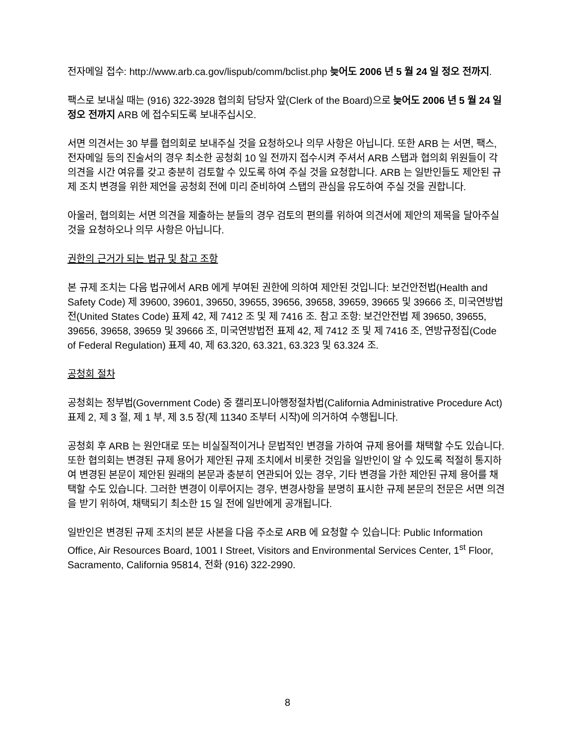전자메일 접수: http://www.arb.ca.gov/lispub/comm/bclist.php 늦어도 2006 년 5 월 24 일 정오 전까지.
팩스로 보내실 때는 (916) 322-3928 협의회 담당자 앞(Clerk of the Board)으로 늦어도 2006 년 5 월 24 일 정오 전까지 ARB 에 접수되도록 보내주십시오.
서면 의견서는 30 부를 협의회로 보내주실 것을 요청하오나 의무 사항은 아닙니다. 또한 ARB 는 서면, 팩스, 전자메일 등의 진술서의 경우 최소한 공청회 10 일 전까지 접수시켜 주셔서 ARB 스탭과 협의회 위원들이 각 의견을 시간 여유를 갖고 충분히 검토할 수 있도록 하여 주실 것을 요청합니다. ARB 는 일반인들도 제안된 규제 조치 변경을 위한 제언을 공청회 전에 미리 준비하여 스탭의 관심을 유도하여 주실 것을 권합니다.
아울러, 협의회는 서면 의견을 제출하는 분들의 경우 검토의 편의를 위하여 의견서에 제안의 제목을 달아주실 것을 요청하오나 의무 사항은 아닙니다.
권한의 근거가 되는 법규 및 참고 조항
본 규제 조치는 다음 법규에서 ARB 에게 부여된 권한에 의하여 제안된 것입니다: 보건안전법(Health and Safety Code) 제 39600, 39601, 39650, 39655, 39656, 39658, 39659, 39665 및 39666 조, 미국연방법전(United States Code) 표제 42, 제 7412 조 및 제 7416 조. 참고 조항: 보건안전법 제 39650, 39655, 39656, 39658, 39659 및 39666 조, 미국연방법전 표제 42, 제 7412 조 및 제 7416 조, 연방규정집(Code of Federal Regulation) 표제 40, 제 63.320, 63.321, 63.323 및 63.324 조.
공청회 절차
공청회는 정부법(Government Code) 중 캘리포니아행정절차법(California Administrative Procedure Act) 표제 2, 제 3 절, 제 1 부, 제 3.5 장(제 11340 조부터 시작)에 의거하여 수행됩니다.
공청회 후 ARB 는 원안대로 또는 비실질적이거나 문법적인 변경을 가하여 규제 용어를 채택할 수도 있습니다. 또한 협의회는 변경된 규제 용어가 제안된 규제 조치에서 비롯한 것임을 일반인이 알 수 있도록 적절히 통지하여 변경된 본문이 제안된 원래의 본문과 충분히 연관되어 있는 경우, 기타 변경을 가한 제안된 규제 용어를 채택할 수도 있습니다. 그러한 변경이 이루어지는 경우, 변경사항을 분명히 표시한 규제 본문의 전문은 서면 의견을 받기 위하여, 채택되기 최소한 15 일 전에 일반에게 공개됩니다.
일반인은 변경된 규제 조치의 본문 사본을 다음 주소로 ARB 에 요청할 수 있습니다: Public Information Office, Air Resources Board, 1001 I Street, Visitors and Environmental Services Center, 1<sup>st</sup> Floor, Sacramento, California 95814, 전화 (916) 322-2990.
8